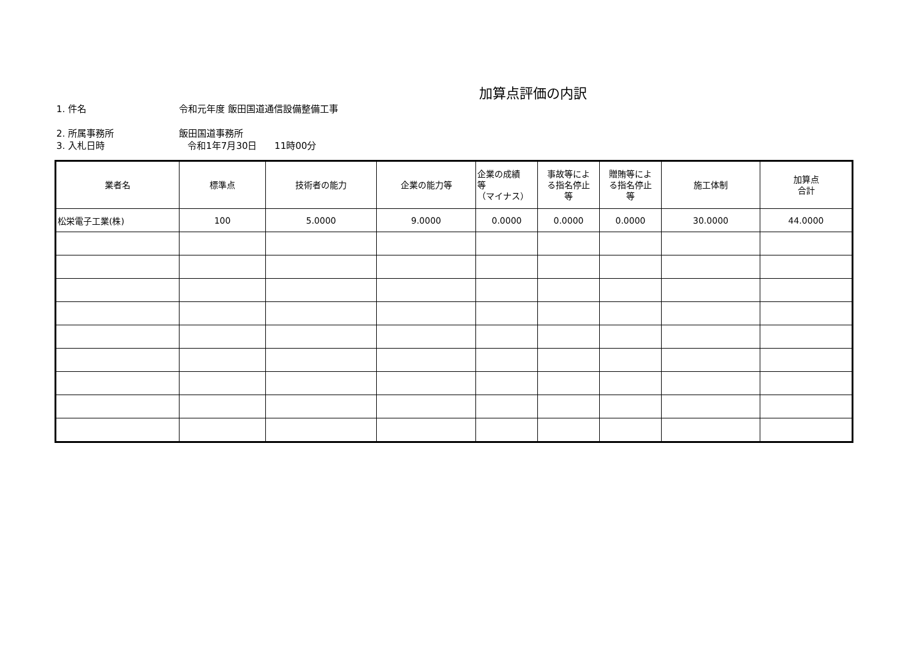加算点評価の内訳
1. 件名 令和元年度 飯田国道通信設備整備工事
2. 所属事務所 飯田国道事務所
3. 入札日時 令和1年7月30日 11時00分
| 業者名 | 標準点 | 技術者の能力 | 企業の能力等 | 企業の成績 等 （マイナス） | 事故等によ る指名停止 等 | 贈賄等によ る指名停止 等 | 施工体制 | 加算点 合計 |
| --- | --- | --- | --- | --- | --- | --- | --- | --- |
| 松栄電子工業(株) | 100 | 5.0000 | 9.0000 | 0.0000 | 0.0000 | 0.0000 | 30.0000 | 44.0000 |